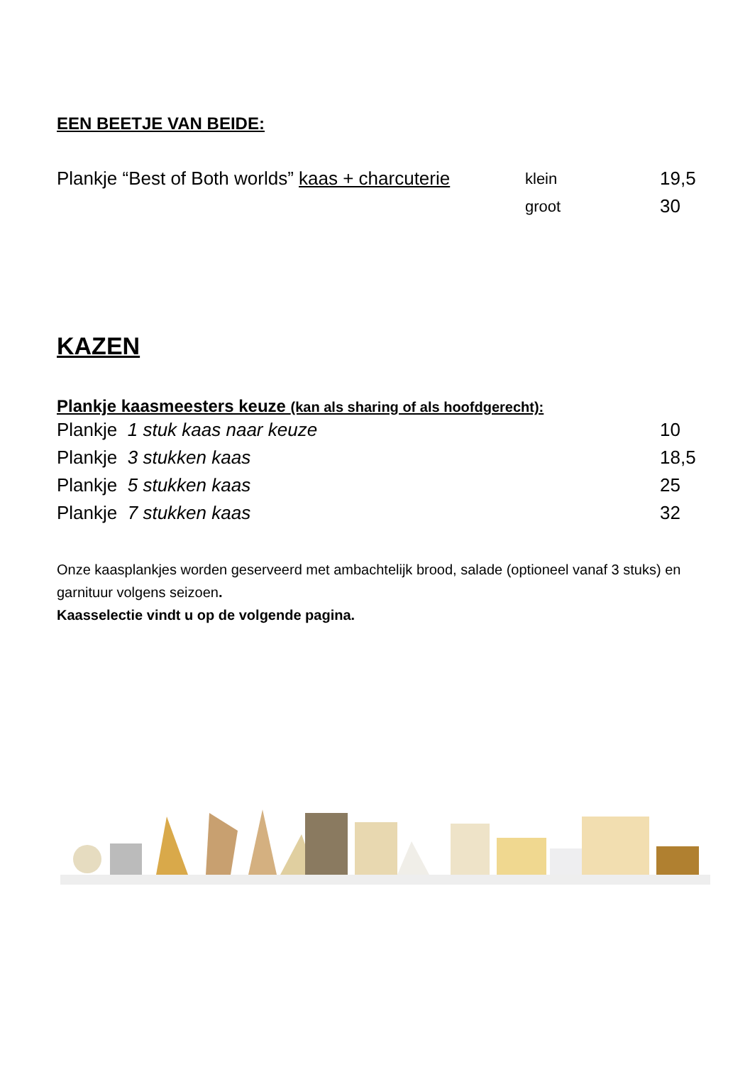EEN BEETJE VAN BEIDE:
Plankje “Best of Both worlds” kaas + charcuterie
klein
19,5
groot
30
KAZEN
Plankje kaasmeesters keuze (kan als sharing of als hoofdgerecht):
Plankje 1 stuk kaas naar keuze 10
Plankje 3 stukken kaas 18,5
Plankje 5 stukken kaas 25
Plankje 7 stukken kaas 32
Onze kaasplankjes worden geserveerd met ambachtelijk brood, salade (optioneel vanaf 3 stuks) en garnituur volgens seizoen.
Kaasselectie vindt u op de volgende pagina.